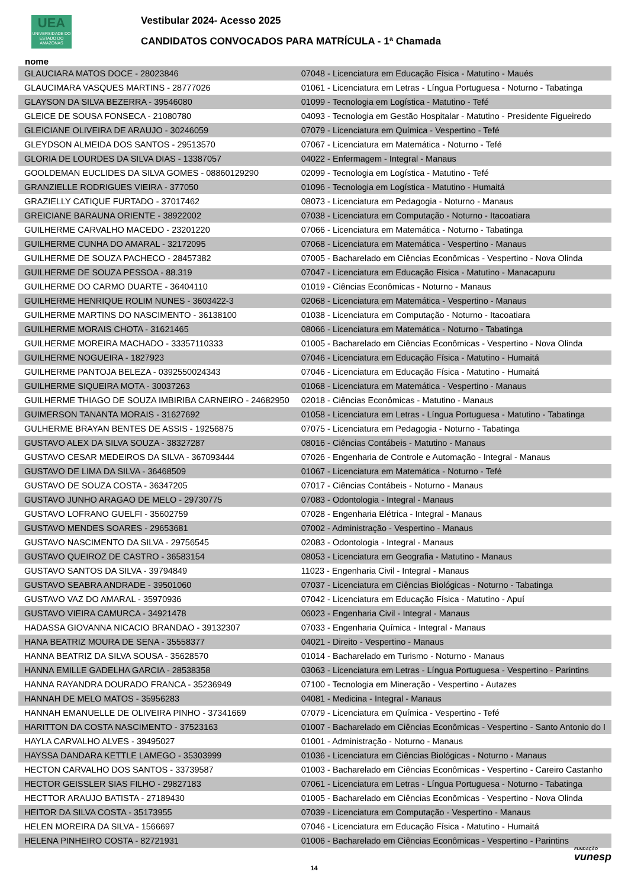UEA
UNIVERSIDADE DO ESTADO DO AMAZONAS
Vestibular 2024- Acesso 2025
CANDIDATOS CONVOCADOS PARA MATRÍCULA - 1ª Chamada
nome
| GLAUCIARA MATOS DOCE - 28023846 | 07048 - Licenciatura em Educação Física - Matutino - Maués |
| GLAUCIMARA VASQUES MARTINS - 28777026 | 01061 - Licenciatura em Letras - Língua Portuguesa - Noturno - Tabatinga |
| GLAYSON DA SILVA BEZERRA - 39546080 | 01099 - Tecnologia em Logística - Matutino - Tefé |
| GLEICE DE SOUSA FONSECA - 21080780 | 04093 - Tecnologia em Gestão Hospitalar - Matutino - Presidente Figueiredo |
| GLEICIANE OLIVEIRA DE ARAUJO - 30246059 | 07079 - Licenciatura em Química - Vespertino - Tefé |
| GLEYDSON ALMEIDA DOS SANTOS - 29513570 | 07067 - Licenciatura em Matemática - Noturno - Tefé |
| GLORIA DE LOURDES DA SILVA DIAS - 13387057 | 04022 - Enfermagem - Integral - Manaus |
| GOOLDEMAN EUCLIDES DA SILVA GOMES - 08860129290 | 02099 - Tecnologia em Logística - Matutino - Tefé |
| GRANZIELLE RODRIGUES VIEIRA - 377050 | 01096 - Tecnologia em Logística - Matutino - Humaitá |
| GRAZIELLY CATIQUE FURTADO - 37017462 | 08073 - Licenciatura em Pedagogia - Noturno - Manaus |
| GREICIANE BARAUNA ORIENTE - 38922002 | 07038 - Licenciatura em Computação - Noturno - Itacoatiara |
| GUILHERME CARVALHO MACEDO - 23201220 | 07066 - Licenciatura em Matemática - Noturno - Tabatinga |
| GUILHERME CUNHA DO AMARAL - 32172095 | 07068 - Licenciatura em Matemática - Vespertino - Manaus |
| GUILHERME DE SOUZA PACHECO - 28457382 | 07005 - Bacharelado em Ciências Econômicas - Vespertino - Nova Olinda |
| GUILHERME DE SOUZA PESSOA - 88.319 | 07047 - Licenciatura em Educação Física - Matutino - Manacapuru |
| GUILHERME DO CARMO DUARTE - 36404110 | 01019 - Ciências Econômicas - Noturno - Manaus |
| GUILHERME HENRIQUE ROLIM NUNES - 3603422-3 | 02068 - Licenciatura em Matemática - Vespertino - Manaus |
| GUILHERME MARTINS DO NASCIMENTO - 36138100 | 01038 - Licenciatura em Computação - Noturno - Itacoatiara |
| GUILHERME MORAIS CHOTA - 31621465 | 08066 - Licenciatura em Matemática - Noturno - Tabatinga |
| GUILHERME MOREIRA MACHADO - 33357110333 | 01005 - Bacharelado em Ciências Econômicas - Vespertino - Nova Olinda |
| GUILHERME NOGUEIRA - 1827923 | 07046 - Licenciatura em Educação Física - Matutino - Humaitá |
| GUILHERME PANTOJA BELEZA - 0392550024343 | 07046 - Licenciatura em Educação Física - Matutino - Humaitá |
| GUILHERME SIQUEIRA MOTA - 30037263 | 01068 - Licenciatura em Matemática - Vespertino - Manaus |
| GUILHERME THIAGO DE SOUZA IMBIRIBA CARNEIRO - 24682950 | 02018 - Ciências Econômicas - Matutino - Manaus |
| GUIMERSON TANANTA MORAIS - 31627692 | 01058 - Licenciatura em Letras - Língua Portuguesa - Matutino - Tabatinga |
| GULHERME BRAYAN BENTES DE ASSIS - 19256875 | 07075 - Licenciatura em Pedagogia - Noturno - Tabatinga |
| GUSTAVO ALEX DA SILVA SOUZA - 38327287 | 08016 - Ciências Contábeis - Matutino - Manaus |
| GUSTAVO CESAR MEDEIROS DA SILVA - 367093444 | 07026 - Engenharia de Controle e Automação - Integral - Manaus |
| GUSTAVO DE LIMA DA SILVA - 36468509 | 01067 - Licenciatura em Matemática - Noturno - Tefé |
| GUSTAVO DE SOUZA COSTA - 36347205 | 07017 - Ciências Contábeis - Noturno - Manaus |
| GUSTAVO JUNHO ARAGAO DE MELO - 29730775 | 07083 - Odontologia - Integral - Manaus |
| GUSTAVO LOFRANO GUELFI - 35602759 | 07028 - Engenharia Elétrica - Integral - Manaus |
| GUSTAVO MENDES SOARES - 29653681 | 07002 - Administração - Vespertino - Manaus |
| GUSTAVO NASCIMENTO DA SILVA - 29756545 | 02083 - Odontologia - Integral - Manaus |
| GUSTAVO QUEIROZ DE CASTRO - 36583154 | 08053 - Licenciatura em Geografia - Matutino - Manaus |
| GUSTAVO SANTOS DA SILVA - 39794849 | 11023 - Engenharia Civil - Integral - Manaus |
| GUSTAVO SEABRA ANDRADE - 39501060 | 07037 - Licenciatura em Ciências Biológicas - Noturno - Tabatinga |
| GUSTAVO VAZ DO AMARAL - 35970936 | 07042 - Licenciatura em Educação Física - Matutino - Apuí |
| GUSTAVO VIEIRA CAMURCA - 34921478 | 06023 - Engenharia Civil - Integral - Manaus |
| HADASSA GIOVANNA NICACIO BRANDAO - 39132307 | 07033 - Engenharia Química - Integral - Manaus |
| HANA BEATRIZ MOURA DE SENA - 35558377 | 04021 - Direito - Vespertino - Manaus |
| HANNA BEATRIZ DA SILVA SOUSA - 35628570 | 01014 - Bacharelado em Turismo - Noturno - Manaus |
| HANNA EMILLE GADELHA GARCIA - 28538358 | 03063 - Licenciatura em Letras - Língua Portuguesa - Vespertino - Parintins |
| HANNA RAYANDRA DOURADO FRANCA - 35236949 | 07100 - Tecnologia em Mineração - Vespertino - Autazes |
| HANNAH DE MELO MATOS - 35956283 | 04081 - Medicina - Integral - Manaus |
| HANNAH EMANUELLE DE OLIVEIRA PINHO - 37341669 | 07079 - Licenciatura em Química - Vespertino - Tefé |
| HARITTON DA COSTA NASCIMENTO - 37523163 | 01007 - Bacharelado em Ciências Econômicas - Vespertino - Santo Antonio do I |
| HAYLA CARVALHO ALVES - 39495027 | 01001 - Administração - Noturno - Manaus |
| HAYSSA DANDARA KETTLE LAMEGO - 35303999 | 01036 - Licenciatura em Ciências Biológicas - Noturno - Manaus |
| HECTON CARVALHO DOS SANTOS - 33739587 | 01003 - Bacharelado em Ciências Econômicas - Vespertino - Careiro Castanho |
| HECTOR GEISSLER SIAS FILHO - 29827183 | 07061 - Licenciatura em Letras - Língua Portuguesa - Noturno - Tabatinga |
| HECTTOR ARAUJO BATISTA - 27189430 | 01005 - Bacharelado em Ciências Econômicas - Vespertino - Nova Olinda |
| HEITOR DA SILVA COSTA - 35173955 | 07039 - Licenciatura em Computação - Vespertino - Manaus |
| HELEN MOREIRA DA SILVA - 1566697 | 07046 - Licenciatura em Educação Física - Matutino - Humaitá |
| HELENA PINHEIRO COSTA - 82721931 | 01006 - Bacharelado em Ciências Econômicas - Vespertino - Parintins |
14
FUNDAÇÃO
vunesp